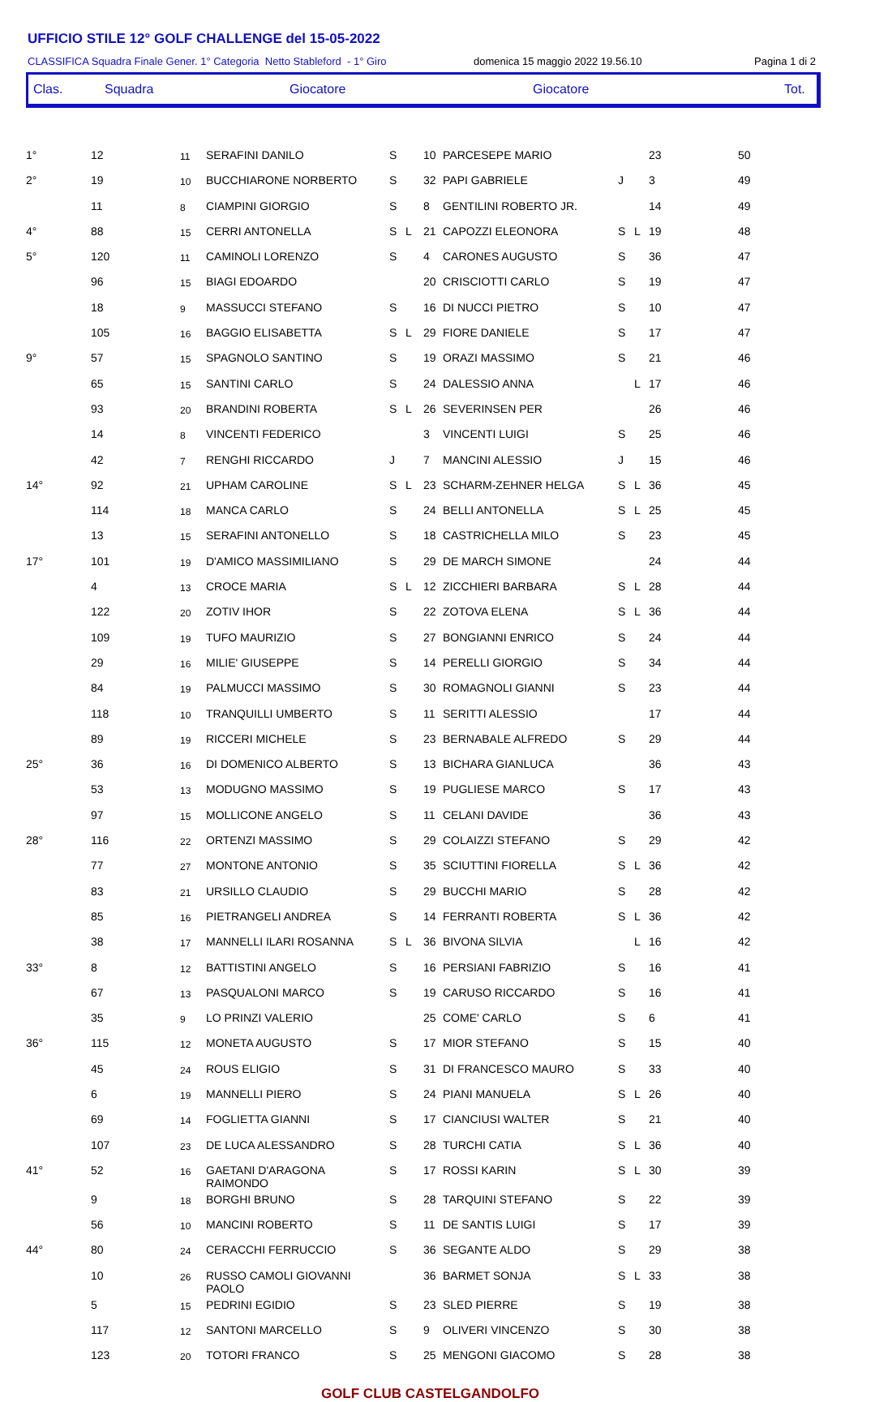UFFICIO STILE 12° GOLF CHALLENGE del 15-05-2022
CLASSIFICA Squadra Finale Gener. 1° Categoria Netto Stableford - 1° Giro domenica 15 maggio 2022 19.56.10 Pagina 1 di 2
Clas. Squadra Giocatore Giocatore Tot.
| 1° | 12 | 11 | SERAFINI DANILO | S | | 10 | PARCESEPE MARIO | | | 23 | 50 |
| 2° | 19 | 10 | BUCCHIARONE NORBERTO | S | | 32 | PAPI GABRIELE | J | | 3 | 49 |
| | 11 | 8 | CIAMPINI GIORGIO | S | | 8 | GENTILINI ROBERTO JR. | | | 14 | 49 |
| 4° | 88 | 15 | CERRI ANTONELLA | S | L | 21 | CAPOZZI ELEONORA | S | L | 19 | 48 |
| 5° | 120 | 11 | CAMINOLI LORENZO | S | | 4 | CARONES AUGUSTO | S | | 36 | 47 |
| | 96 | 15 | BIAGI EDOARDO | | | 20 | CRISCIOTTI CARLO | S | | 19 | 47 |
| | 18 | 9 | MASSUCCI STEFANO | S | | 16 | DI NUCCI PIETRO | S | | 10 | 47 |
| | 105 | 16 | BAGGIO ELISABETTA | S | L | 29 | FIORE DANIELE | S | | 17 | 47 |
| 9° | 57 | 15 | SPAGNOLO SANTINO | S | | 19 | ORAZI MASSIMO | S | | 21 | 46 |
| | 65 | 15 | SANTINI CARLO | S | | 24 | DALESSIO ANNA | | L | 17 | 46 |
| | 93 | 20 | BRANDINI ROBERTA | S | L | 26 | SEVERINSEN PER | | | 26 | 46 |
| | 14 | 8 | VINCENTI FEDERICO | | | 3 | VINCENTI LUIGI | S | | 25 | 46 |
| | 42 | 7 | RENGHI RICCARDO | J | | 7 | MANCINI ALESSIO | J | | 15 | 46 |
| 14° | 92 | 21 | UPHAM CAROLINE | S | L | 23 | SCHARM-ZEHNER HELGA | S | L | 36 | 45 |
| | 114 | 18 | MANCA CARLO | S | | 24 | BELLI ANTONELLA | S | L | 25 | 45 |
| | 13 | 15 | SERAFINI ANTONELLO | S | | 18 | CASTRICHELLA MILO | S | | 23 | 45 |
| 17° | 101 | 19 | D'AMICO MASSIMILIANO | S | | 29 | DE MARCH SIMONE | | | 24 | 44 |
| | 4 | 13 | CROCE MARIA | S | L | 12 | ZICCHIERI BARBARA | S | L | 28 | 44 |
| | 122 | 20 | ZOTIV IHOR | S | | 22 | ZOTOVA ELENA | S | L | 36 | 44 |
| | 109 | 19 | TUFO MAURIZIO | S | | 27 | BONGIANNI ENRICO | S | | 24 | 44 |
| | 29 | 16 | MILIE' GIUSEPPE | S | | 14 | PERELLI GIORGIO | S | | 34 | 44 |
| | 84 | 19 | PALMUCCI MASSIMO | S | | 30 | ROMAGNOLI GIANNI | S | | 23 | 44 |
| | 118 | 10 | TRANQUILLI UMBERTO | S | | 11 | SERITTI ALESSIO | | | 17 | 44 |
| | 89 | 19 | RICCERI MICHELE | S | | 23 | BERNABALE ALFREDO | S | | 29 | 44 |
| 25° | 36 | 16 | DI DOMENICO ALBERTO | S | | 13 | BICHARA GIANLUCA | | | 36 | 43 |
| | 53 | 13 | MODUGNO MASSIMO | S | | 19 | PUGLIESE MARCO | S | | 17 | 43 |
| | 97 | 15 | MOLLICONE ANGELO | S | | 11 | CELANI DAVIDE | | | 36 | 43 |
| 28° | 116 | 22 | ORTENZI MASSIMO | S | | 29 | COLAIZZI STEFANO | S | | 29 | 42 |
| | 77 | 27 | MONTONE ANTONIO | S | | 35 | SCIUTTINI FIORELLA | S | L | 36 | 42 |
| | 83 | 21 | URSILLO CLAUDIO | S | | 29 | BUCCHI MARIO | S | | 28 | 42 |
| | 85 | 16 | PIETRANGELI ANDREA | S | | 14 | FERRANTI ROBERTA | S | L | 36 | 42 |
| | 38 | 17 | MANNELLI ILARI ROSANNA | S | L | 36 | BIVONA SILVIA | | L | 16 | 42 |
| 33° | 8 | 12 | BATTISTINI ANGELO | S | | 16 | PERSIANI FABRIZIO | S | | 16 | 41 |
| | 67 | 13 | PASQUALONI MARCO | S | | 19 | CARUSO RICCARDO | S | | 16 | 41 |
| | 35 | 9 | LO PRINZI VALERIO | | | 25 | COME' CARLO | S | | 6 | 41 |
| 36° | 115 | 12 | MONETA AUGUSTO | S | | 17 | MIOR STEFANO | S | | 15 | 40 |
| | 45 | 24 | ROUS ELIGIO | S | | 31 | DI FRANCESCO MAURO | S | | 33 | 40 |
| | 6 | 19 | MANNELLI PIERO | S | | 24 | PIANI MANUELA | S | L | 26 | 40 |
| | 69 | 14 | FOGLIETTA GIANNI | S | | 17 | CIANCIUSI WALTER | S | | 21 | 40 |
| | 107 | 23 | DE LUCA ALESSANDRO | S | | 28 | TURCHI CATIA | S | L | 36 | 40 |
| 41° | 52 | 16 | GAETANI D'ARAGONA RAIMONDO | S | | 17 | ROSSI KARIN | S | L | 30 | 39 |
| | 9 | 18 | BORGHI BRUNO | S | | 28 | TARQUINI STEFANO | S | | 22 | 39 |
| | 56 | 10 | MANCINI ROBERTO | S | | 11 | DE SANTIS LUIGI | S | | 17 | 39 |
| 44° | 80 | 24 | CERACCHI FERRUCCIO | S | | 36 | SEGANTE ALDO | S | | 29 | 38 |
| | 10 | 26 | RUSSO CAMOLI GIOVANNI PAOLO | | | 36 | BARMET SONJA | S | L | 33 | 38 |
| | 5 | 15 | PEDRINI EGIDIO | S | | 23 | SLED PIERRE | S | | 19 | 38 |
| | 117 | 12 | SANTONI MARCELLO | S | | 9 | OLIVERI VINCENZO | S | | 30 | 38 |
| | 123 | 20 | TOTORI FRANCO | S | | 25 | MENGONI GIACOMO | S | | 28 | 38 |
GOLF CLUB CASTELGANDOLFO